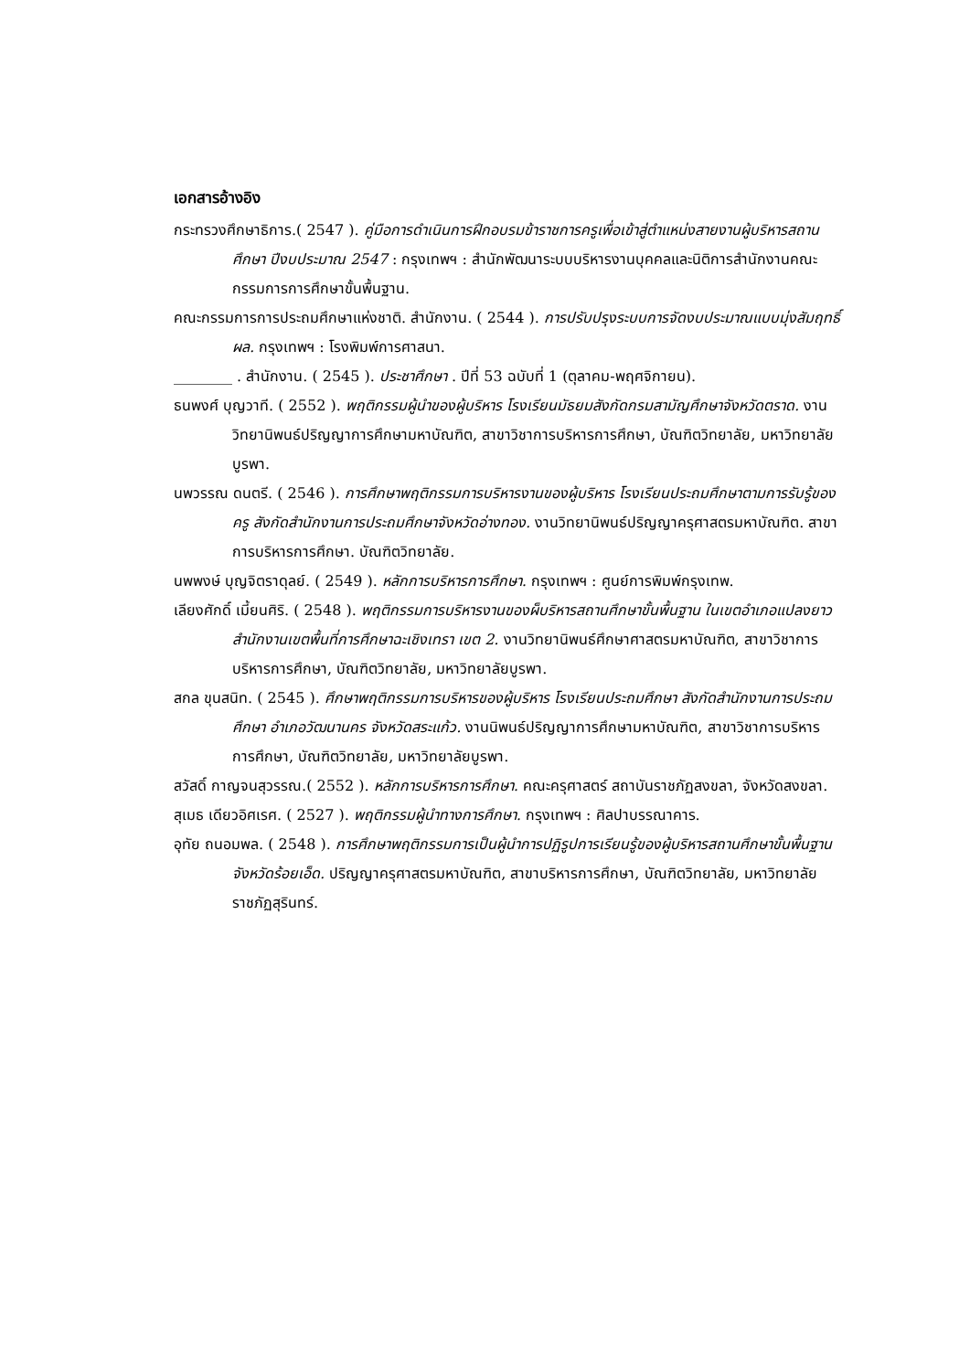เอกสารอ้างอิง
กระทรวงศึกษาธิการ.( 2547 ). คู่มือการดำเนินการฝึกอบรมข้าราชการครูเพื่อเข้าสู่ตำแหน่งสายงานผู้บริหารสถานศึกษา ปีงบประมาณ 2547 : กรุงเทพฯ : สำนักพัฒนาระบบบริหารงานบุคคลและนิติการสำนักงานคณะกรรมการการศึกษาขั้นพื้นฐาน.
คณะกรรมการการประถมศึกษาแห่งชาติ. สำนักงาน. ( 2544 ). การปรับปรุงระบบการจัดงบประมาณแบบมุ่งสัมฤทธิ์ผล. กรุงเทพฯ : โรงพิมพ์การศาสนา.
________ . สำนักงาน. ( 2545 ). ประชาศึกษา . ปีที่ 53 ฉบับที่ 1 (ตุลาคม-พฤศจิกายน).
ธนพงศ์ บุญวาที. ( 2552 ). พฤติกรรมผู้นำของผู้บริหาร โรงเรียนมัธยมสังกัดกรมสามัญศึกษาจังหวัดตราด. งานวิทยานิพนธ์ปริญญาการศึกษามหาบัณฑิต, สาขาวิชาการบริหารการศึกษา, บัณฑิตวิทยาลัย, มหาวิทยาลัยบูรพา.
นพวรรณ ดนตรี. ( 2546 ). การศึกษาพฤติกรรมการบริหารงานของผู้บริหาร โรงเรียนประถมศึกษาตามการรับรู้ของครู สังกัดสำนักงานการประถมศึกษาจังหวัดอ่างทอง. งานวิทยานิพนธ์ปริญญาครุศาสตรมหาบัณฑิต. สาขาการบริหารการศึกษา. บัณฑิตวิทยาลัย.
นพพงษ์ บุญจิตราดุลย์. ( 2549 ). หลักการบริหารการศึกษา. กรุงเทพฯ : ศูนย์การพิมพ์กรุงเทพ.
เลียงศักดิ์ เมี้ยนศิริ. ( 2548 ). พฤติกรรมการบริหารงานของผ็บริหารสถานศึกษาขั้นพื้นฐาน ในเขตอำเภอแปลงยาว สำนักงานเขตพื้นที่การศึกษาฉะเชิงเทรา เขต 2. งานวิทยานิพนธ์ศึกษาศาสตรมหาบัณฑิต, สาขาวิชาการบริหารการศึกษา, บัณฑิตวิทยาลัย, มหาวิทยาลัยบูรพา.
สกล ขุนสนิท. ( 2545 ). ศึกษาพฤติกรรมการบริหารของผู้บริหาร โรงเรียนประถมศึกษา สังกัดสำนักงานการประถมศึกษา อำเภอวัฒนานคร จังหวัดสระแก้ว. งานนิพนธ์ปริญญาการศึกษามหาบัณฑิต, สาขาวิชาการบริหารการศึกษา, บัณฑิตวิทยาลัย, มหาวิทยาลัยบูรพา.
สวัสดิ์ กาญจนสุวรรณ.( 2552 ). หลักการบริหารการศึกษา. คณะครุศาสตร์ สถาบันราชภัฏสงขลา, จังหวัดสงขลา.
สุเมธ เดียวอิศเรศ. ( 2527 ). พฤติกรรมผู้นำทางการศึกษา. กรุงเทพฯ : ศิลปาบรรณาคาร.
อุทัย ถนอมพล. ( 2548 ). การศึกษาพฤติกรรมการเป็นผู้นำการปฏิรูปการเรียนรู้ของผู้บริหารสถานศึกษาขั้นพื้นฐาน จังหวัดร้อยเอ็ด. ปริญญาครุศาสตรมหาบัณฑิต, สาขาบริหารการศึกษา, บัณฑิตวิทยาลัย, มหาวิทยาลัยราชภัฏสุรินทร์.